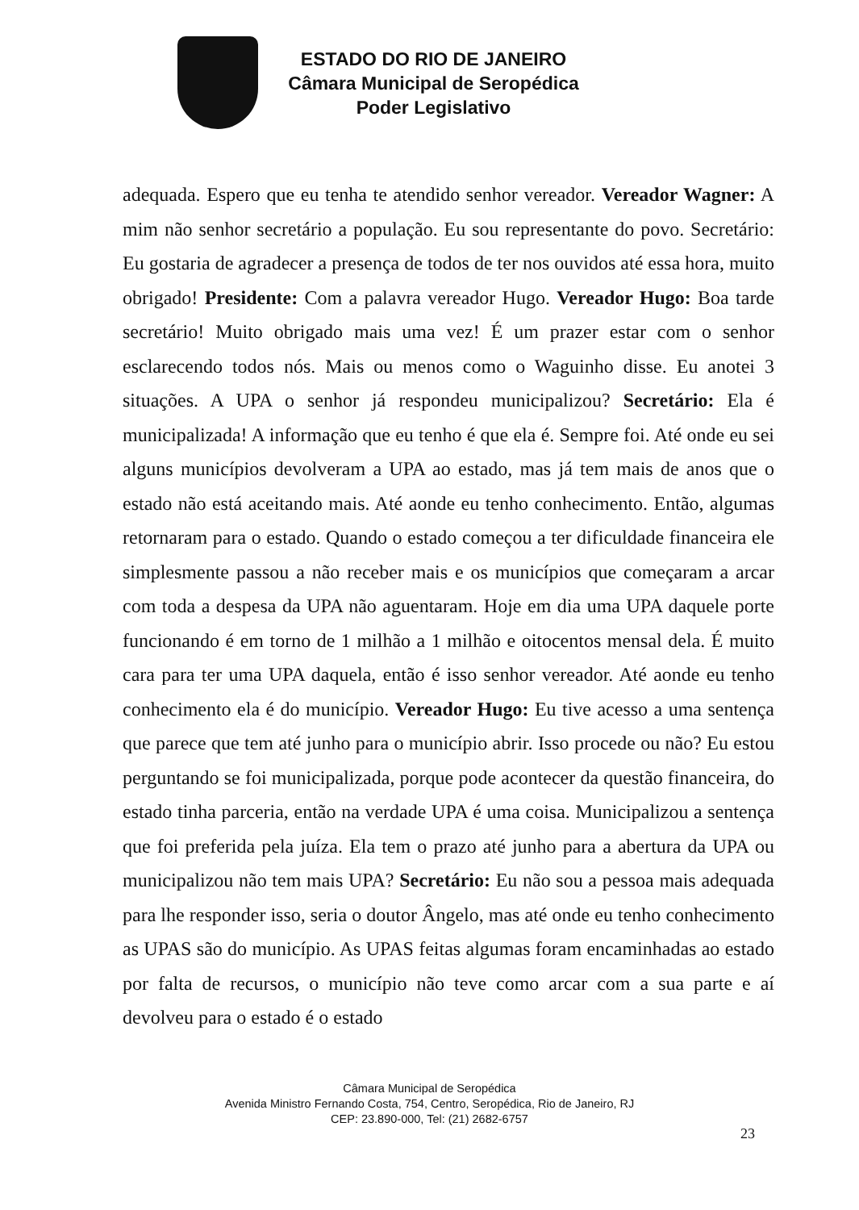ESTADO DO RIO DE JANEIRO
Câmara Municipal de Seropédica
Poder Legislativo
adequada. Espero que eu tenha te atendido senhor vereador. Vereador Wagner: A mim não senhor secretário a população. Eu sou representante do povo. Secretário: Eu gostaria de agradecer a presença de todos de ter nos ouvidos até essa hora, muito obrigado! Presidente: Com a palavra vereador Hugo. Vereador Hugo: Boa tarde secretário! Muito obrigado mais uma vez! É um prazer estar com o senhor esclarecendo todos nós. Mais ou menos como o Waguinho disse. Eu anotei 3 situações. A UPA o senhor já respondeu municipalizou? Secretário: Ela é municipalizada! A informação que eu tenho é que ela é. Sempre foi. Até onde eu sei alguns municípios devolveram a UPA ao estado, mas já tem mais de anos que o estado não está aceitando mais. Até aonde eu tenho conhecimento. Então, algumas retornaram para o estado. Quando o estado começou a ter dificuldade financeira ele simplesmente passou a não receber mais e os municípios que começaram a arcar com toda a despesa da UPA não aguentaram. Hoje em dia uma UPA daquele porte funcionando é em torno de 1 milhão a 1 milhão e oitocentos mensal dela. É muito cara para ter uma UPA daquela, então é isso senhor vereador. Até aonde eu tenho conhecimento ela é do município. Vereador Hugo: Eu tive acesso a uma sentença que parece que tem até junho para o município abrir. Isso procede ou não? Eu estou perguntando se foi municipalizada, porque pode acontecer da questão financeira, do estado tinha parceria, então na verdade UPA é uma coisa. Municipalizou a sentença que foi preferida pela juíza. Ela tem o prazo até junho para a abertura da UPA ou municipalizou não tem mais UPA? Secretário: Eu não sou a pessoa mais adequada para lhe responder isso, seria o doutor Ângelo, mas até onde eu tenho conhecimento as UPAS são do município. As UPAS feitas algumas foram encaminhadas ao estado por falta de recursos, o município não teve como arcar com a sua parte e aí devolveu para o estado é o estado
Câmara Municipal de Seropédica
Avenida Ministro Fernando Costa, 754, Centro, Seropédica, Rio de Janeiro, RJ
CEP: 23.890-000, Tel: (21) 2682-6757
23